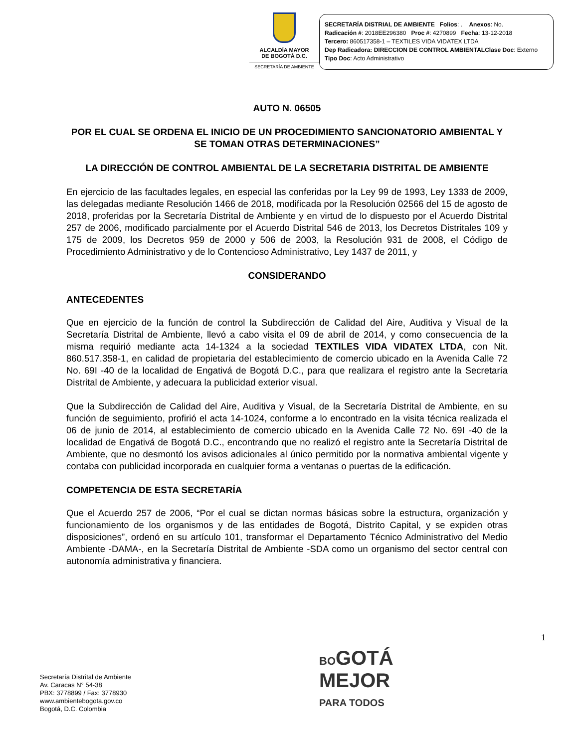ALCALDÍA MAYOR
DE BOGOTÁ D.C.
SECRETARÍA DE AMBIENTE
SECRETARÍA DISTRIAL DE AMBIENTE Folios: . Anexos: No.
Radicación #: 2018EE296380 Proc #: 4270899 Fecha: 13-12-2018
Tercero: 860517358-1 – TEXTILES VIDA VIDATEX LTDA
Dep Radicadora: DIRECCION DE CONTROL AMBIENTALClase Doc: Externo
Tipo Doc: Acto Administrativo
AUTO N. 06505
POR EL CUAL SE ORDENA EL INICIO DE UN PROCEDIMIENTO SANCIONATORIO AMBIENTAL Y SE TOMAN OTRAS DETERMINACIONES”
LA DIRECCIÓN DE CONTROL AMBIENTAL DE LA SECRETARIA DISTRITAL DE AMBIENTE
En ejercicio de las facultades legales, en especial las conferidas por la Ley 99 de 1993, Ley 1333 de 2009, las delegadas mediante Resolución 1466 de 2018, modificada por la Resolución 02566 del 15 de agosto de 2018, proferidas por la Secretaría Distrital de Ambiente y en virtud de lo dispuesto por el Acuerdo Distrital 257 de 2006, modificado parcialmente por el Acuerdo Distrital 546 de 2013, los Decretos Distritales 109 y 175 de 2009, los Decretos 959 de 2000 y 506 de 2003, la Resolución 931 de 2008, el Código de Procedimiento Administrativo y de lo Contencioso Administrativo, Ley 1437 de 2011, y
CONSIDERANDO
ANTECEDENTES
Que en ejercicio de la función de control la Subdirección de Calidad del Aire, Auditiva y Visual de la Secretaría Distrital de Ambiente, llevó a cabo visita el 09 de abril de 2014, y como consecuencia de la misma requirió mediante acta 14-1324 a la sociedad TEXTILES VIDA VIDATEX LTDA, con Nit. 860.517.358-1, en calidad de propietaria del establecimiento de comercio ubicado en la Avenida Calle 72 No. 69I -40 de la localidad de Engativá de Bogotá D.C., para que realizara el registro ante la Secretaría Distrital de Ambiente, y adecuara la publicidad exterior visual.
Que la Subdirección de Calidad del Aire, Auditiva y Visual, de la Secretaría Distrital de Ambiente, en su función de seguimiento, profirió el acta 14-1024, conforme a lo encontrado en la visita técnica realizada el 06 de junio de 2014, al establecimiento de comercio ubicado en la Avenida Calle 72 No. 69I -40 de la localidad de Engativá de Bogotá D.C., encontrando que no realizó el registro ante la Secretaría Distrital de Ambiente, que no desmontó los avisos adicionales al único permitido por la normativa ambiental vigente y contaba con publicidad incorporada en cualquier forma a ventanas o puertas de la edificación.
COMPETENCIA DE ESTA SECRETARÍA
Que el Acuerdo 257 de 2006, “Por el cual se dictan normas básicas sobre la estructura, organización y funcionamiento de los organismos y de las entidades de Bogotá, Distrito Capital, y se expiden otras disposiciones”, ordenó en su artículo 101, transformar el Departamento Técnico Administrativo del Medio Ambiente -DAMA-, en la Secretaría Distrital de Ambiente -SDA como un organismo del sector central con autonomía administrativa y financiera.
1
Secretaría Distrital de Ambiente
Av. Caracas N° 54-38
PBX: 3778899 / Fax: 3778930
www.ambientebogota.gov.co
Bogotá, D.C. Colombia
BOGOTÁ
MEJOR
PARA TODOS